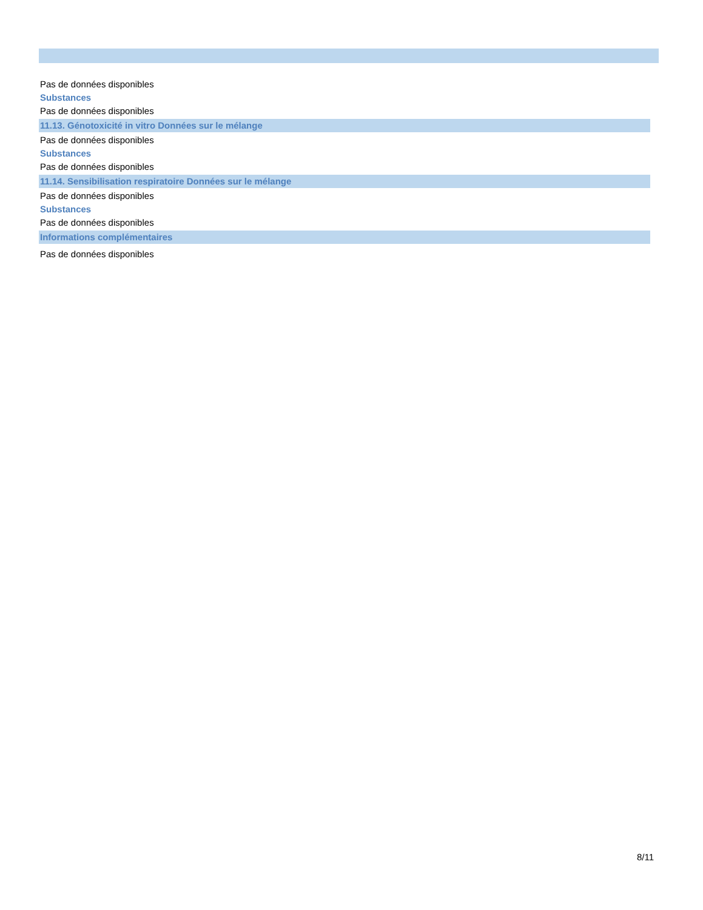Pas de données disponibles
Substances
Pas de données disponibles
11.13. Génotoxicité in vitro Données sur le mélange
Pas de données disponibles
Substances
Pas de données disponibles
11.14. Sensibilisation respiratoire Données sur le mélange
Pas de données disponibles
Substances
Pas de données disponibles
Informations complémentaires
Pas de données disponibles
8/11